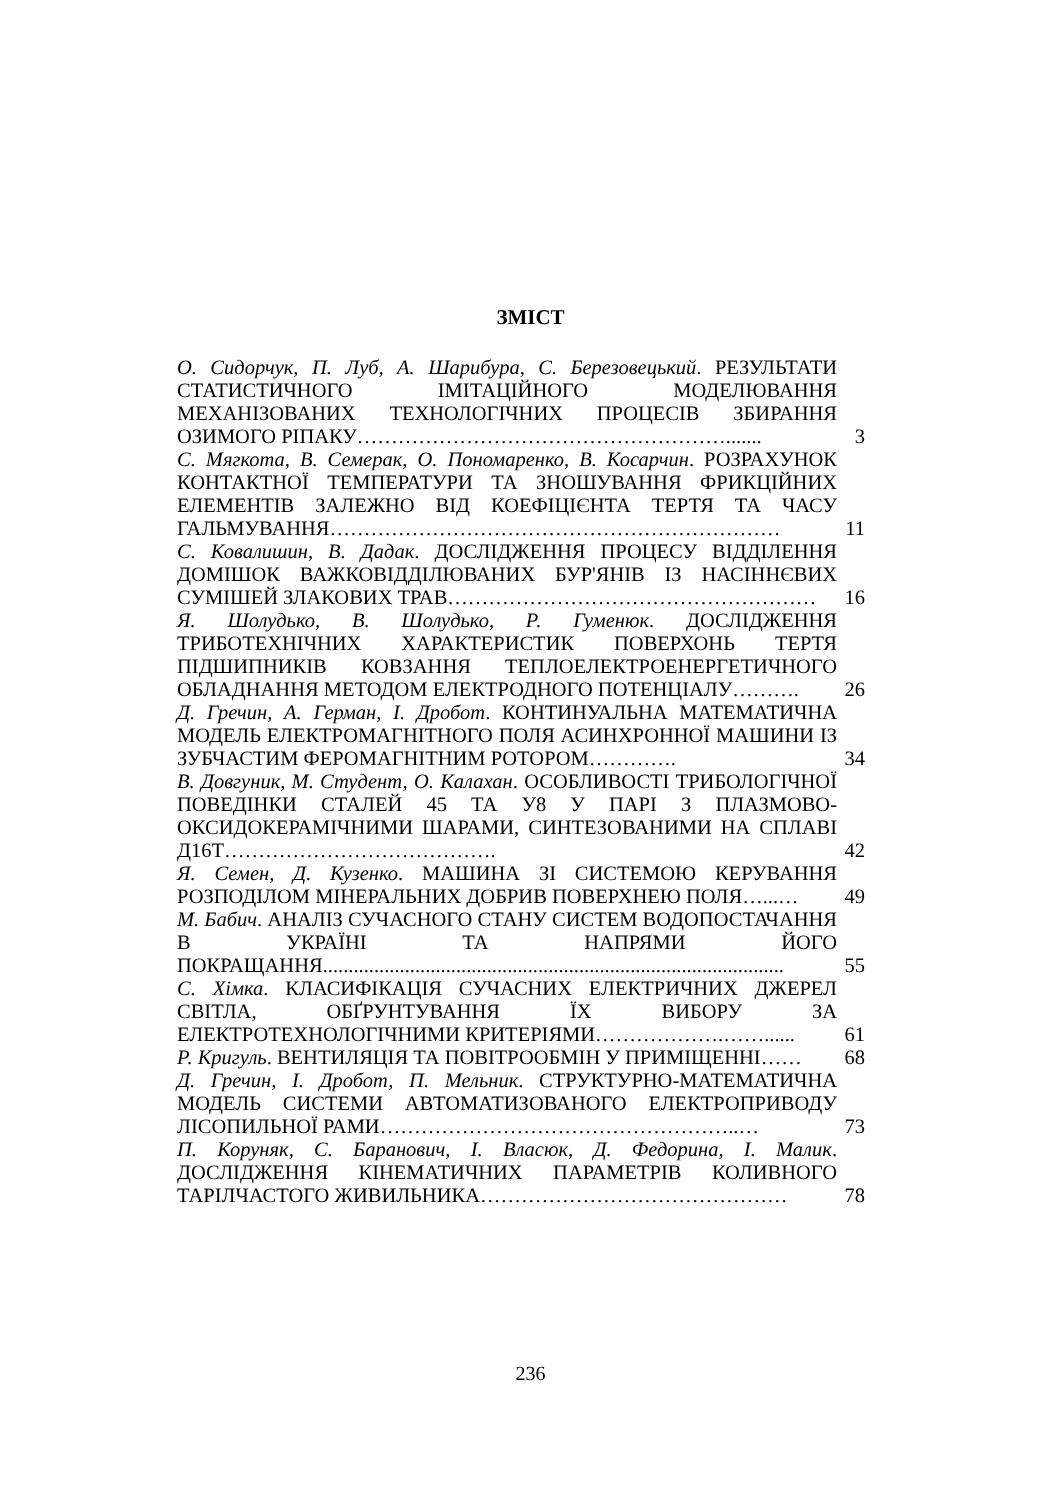ЗМІСТ
| О. Сидорчук, П. Луб, А. Шарибура, С. Березовецький . РЕЗУЛЬТАТИ СТАТИСТИЧНОГО ІМІТАЦІЙНОГО МОДЕЛЮВАННЯ МЕХАНІЗОВАНИХ ТЕХНОЛОГІЧНИХ ПРОЦЕСІВ ЗБИРАННЯ ОЗИМОГО РІПАКУ………………………………………………....... | 3 |
| С. Мягкота, В. Семерак, О. Пономаренко, В. Косарчин . РОЗРАХУНОК КОНТАКТНОЇ ТЕМПЕРАТУРИ ТА ЗНОШУВАННЯ ФРИКЦІЙНИХ ЕЛЕМЕНТІВ ЗАЛЕЖНО ВІД КОЕФІЦІЄНТА ТЕРТЯ ТА ЧАСУ ГАЛЬМУВАННЯ………………………………………………………… | 11 |
| С. Ковалишин, В. Дадак . ДОСЛІДЖЕННЯ ПРОЦЕСУ ВІДДІЛЕННЯ ДОМІШОК ВАЖКОВІДДІЛЮВАНИХ БУР'ЯНІВ ІЗ НАСІННЄВИХ СУМІШЕЙ ЗЛАКОВИХ ТРАВ……………………………………………… | 16 |
| Я. Шолудько, В. Шолудько, Р. Гуменюк . ДОСЛІДЖЕННЯ ТРИБОТЕХНІЧНИХ ХАРАКТЕРИСТИК ПОВЕРХОНЬ ТЕРТЯ ПІДШИПНИКІВ КОВЗАННЯ ТЕПЛОЕЛЕКТРОЕНЕРГЕТИЧНОГО ОБЛАДНАННЯ МЕТОДОМ ЕЛЕКТРОДНОГО ПОТЕНЦІАЛУ………. | 26 |
| Д. Гречин, А. Герман, І. Дробот . КОНТИНУАЛЬНА МАТЕМАТИЧНА МОДЕЛЬ ЕЛЕКТРОМАГНІТНОГО ПОЛЯ АСИНХРОННОЇ МАШИНИ ІЗ ЗУБЧАСТИМ ФЕРОМАГНІТНИМ РОТОРОМ…………. | 34 |
| В. Довгуник, М. Студент, О. Калахан . ОСОБЛИВОСТІ ТРИБОЛОГІЧНОЇ ПОВЕДІНКИ СТАЛЕЙ 45 ТА У8 У ПАРІ З ПЛАЗМОВО-ОКСИДОКЕРАМІЧНИМИ ШАРАМИ, СИНТЕЗОВАНИМИ НА СПЛАВІ Д16Т…………………………………. | 42 |
| Я. Семен, Д. Кузенко . МАШИНА ЗІ СИСТЕМОЮ КЕРУВАННЯ РОЗПОДІЛОМ МІНЕРАЛЬНИХ ДОБРИВ ПОВЕРХНЕЮ ПОЛЯ…...… | 49 |
| М. Бабич . АНАЛІЗ СУЧАСНОГО СТАНУ СИСТЕМ ВОДОПОСТАЧАННЯ В УКРАЇНІ ТА НАПРЯМИ ЙОГО ПОКРАЩАННЯ.......................................................................................... | 55 |
| С. Хімка . КЛАСИФІКАЦІЯ СУЧАСНИХ ЕЛЕКТРИЧНИХ ДЖЕРЕЛ СВІТЛА, ОБҐРУНТУВАННЯ ЇХ ВИБОРУ ЗА ЕЛЕКТРОТЕХНОЛОГІЧНИМИ КРИТЕРІЯМИ……………….……...... | 61 |
| Р. Кригуль . ВЕНТИЛЯЦІЯ ТА ПОВІТРООБМІН У ПРИМІЩЕННІ…… | 68 |
| Д. Гречин, І. Дробот, П. Мельник . СТРУКТУРНО-МАТЕМАТИЧНА МОДЕЛЬ СИСТЕМИ АВТОМАТИЗОВАНОГО ЕЛЕКТРОПРИВОДУ ЛІСОПИЛЬНОЇ РАМИ……………………………………………..… | 73 |
| П. Коруняк, С. Баранович, І. Власюк, Д. Федорина, І. Малик . ДОСЛІДЖЕННЯ КІНЕМАТИЧНИХ ПАРАМЕТРІВ КОЛИВНОГО ТАРІЛЧАСТОГО ЖИВИЛЬНИКА……………………………………… | 78 |
236